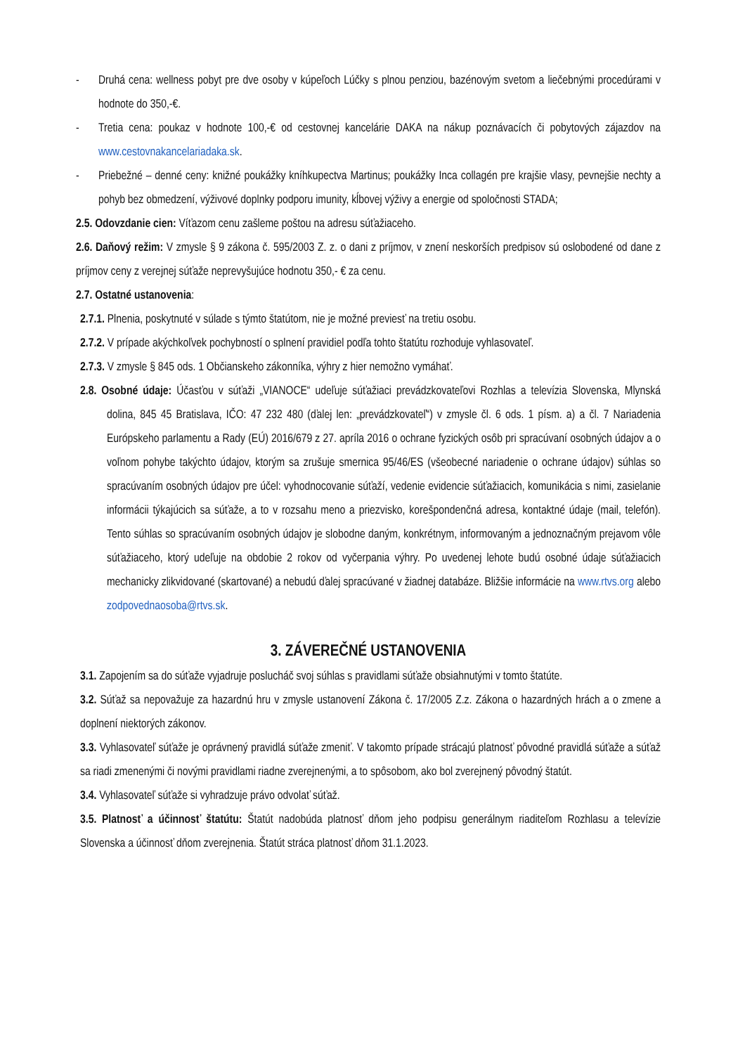- Druhá cena: wellness pobyt pre dve osoby v kúpeľoch Lúčky s plnou penziou, bazénovým svetom a liečebnými procedúrami v hodnote do 350,-€.
- Tretia cena: poukaz v hodnote 100,-€ od cestovnej kancelárie DAKA na nákup poznávacích či pobytových zájazdov na www.cestovnakancelariadaka.sk.
- Priebežné – denné ceny: knižné poukážky kníhkupectva Martinus; poukážky Inca collagén pre krajšie vlasy, pevnejšie nechty a pohyb bez obmedzení, výživové doplnky podporu imunity, kĺbovej výživy a energie od spoločnosti STADA;
2.5. Odovzdanie cien: Víťazom cenu zašleme poštou na adresu súťažiaceho.
2.6. Daňový režim: V zmysle § 9 zákona č. 595/2003 Z. z. o dani z príjmov, v znení neskorších predpisov sú oslobodené od dane z príjmov ceny z verejnej súťaže neprevyšujúce hodnotu 350,- € za cenu.
2.7. Ostatné ustanovenia:
2.7.1. Plnenia, poskytnuté v súlade s týmto štatútom, nie je možné previesť na tretiu osobu.
2.7.2. V prípade akýchkoľvek pochybností o splnení pravidiel podľa tohto štatútu rozhoduje vyhlasovateľ.
2.7.3. V zmysle § 845 ods. 1 Občianskeho zákonníka, výhry z hier nemožno vymáhať.
2.8. Osobné údaje: Účasťou v súťaži „VIANOCE“ udeľuje súťažiaci prevádzkovateľovi Rozhlas a televízia Slovenska, Mlynská dolina, 845 45 Bratislava, IČO: 47 232 480 (ďalej len: „prevádzkovateľ“) v zmysle čl. 6 ods. 1 písm. a) a čl. 7 Nariadenia Európskeho parlamentu a Rady (EÚ) 2016/679 z 27. apríla 2016 o ochrane fyzických osôb pri spracúvaní osobných údajov a o voľnom pohybe takýchto údajov, ktorým sa zrušuje smernica 95/46/ES (všeobecné nariadenie o ochrane údajov) súhlas so spracúvaním osobných údajov pre účel: vyhodnocovanie súťaží, vedenie evidencie súťažiacich, komunikácia s nimi, zasielanie informácii týkajúcich sa súťaže, a to v rozsahu meno a priezvisko, korešpondenčná adresa, kontaktné údaje (mail, telefón). Tento súhlas so spracúvaním osobných údajov je slobodne daným, konkrétnym, informovaným a jednoznačným prejavom vôle súťažiaceho, ktorý udeľuje na obdobie 2 rokov od vyčerpania výhry. Po uvedenej lehote budú osobné údaje súťažiacich mechanicky zlikvidované (skartované) a nebudú ďalej spracúvané v žiadnej databáze. Bližšie informácie na www.rtvs.org alebo zodpovednaosoba@rtvs.sk.
3. ZÁVEREČNÉ USTANOVENIA
3.1. Zapojením sa do súťaže vyjadruje poslucháč svoj súhlas s pravidlami súťaže obsiahnutými v tomto štatúte.
3.2. Súťaž sa nepovažuje za hazardnú hru v zmysle ustanovení Zákona č. 17/2005 Z.z. Zákona o hazardných hrách a o zmene a doplnení niektorých zákonov.
3.3. Vyhlasovateľ súťaže je oprávnený pravidlá súťaže zmeniť. V takomto prípade strácajú platnosť pôvodné pravidlá súťaže a súťaž sa riadi zmenenými či novými pravidlami riadne zverejnenými, a to spôsobom, ako bol zverejnený pôvodný štatút.
3.4. Vyhlasovateľ súťaže si vyhradzuje právo odvolať súťaž.
3.5. Platnosť a účinnosť štatútu: Štatút nadobúda platnosť dňom jeho podpisu generálnym riaditeľom Rozhlasu a televízie Slovenska a účinnosť dňom zverejnenia. Štatút stráca platnosť dňom 31.1.2023.